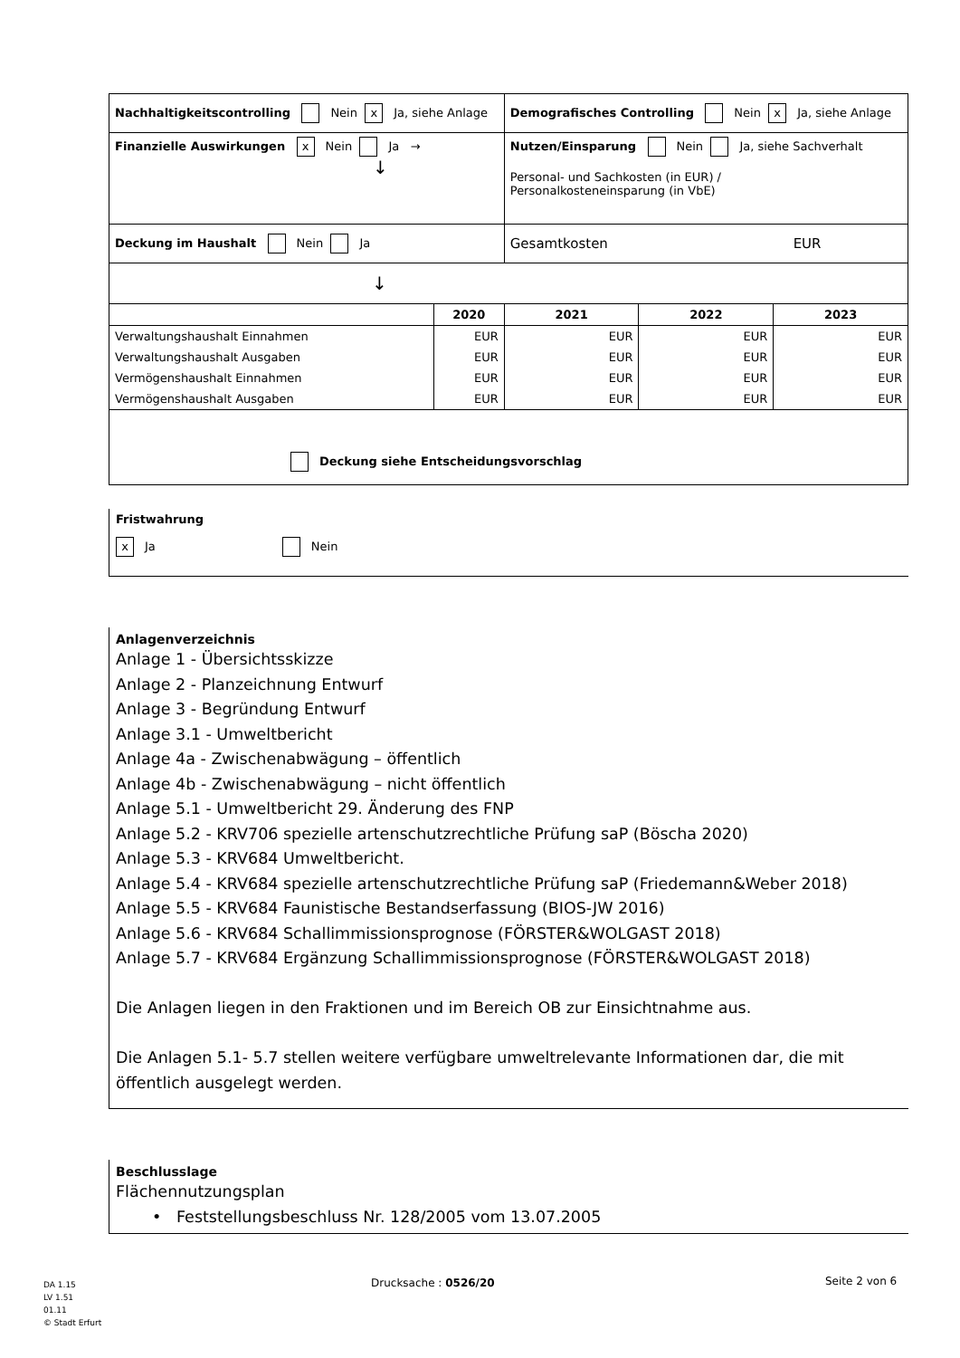| Nachhaltigkeitscontrolling Nein x Ja, siehe Anlage | | Demografisches Controlling Nein x Ja, siehe Anlage | | |
| Finanzielle Auswirkungen x Nein Ja → ↓ | | Nutzen/Einsparung Nein Ja, siehe Sachverhalt Personal- und Sachkosten (in EUR) / Personalkosteneinsparung (in VbE) | | |
| Deckung im Haushalt Nein Ja | | Gesamtkosten EUR | | |
| ↓ | | | | |
| | 2020 | 2021 | 2022 | 2023 |
| Verwaltungshaushalt Einnahmen | EUR | EUR | EUR | EUR |
| Verwaltungshaushalt Ausgaben | EUR | EUR | EUR | EUR |
| Vermögenshaushalt Einnahmen | EUR | EUR | EUR | EUR |
| Vermögenshaushalt Ausgaben | EUR | EUR | EUR | EUR |
| Deckung siehe Entscheidungsvorschlag | | | | |
Fristwahrung
x Ja Nein
Anlagenverzeichnis
Anlage 1 - Übersichtsskizze
Anlage 2 - Planzeichnung Entwurf
Anlage 3 - Begründung Entwurf
Anlage 3.1 - Umweltbericht
Anlage 4a - Zwischenabwägung – öffentlich
Anlage 4b - Zwischenabwägung – nicht öffentlich
Anlage 5.1 - Umweltbericht 29. Änderung des FNP
Anlage 5.2 - KRV706 spezielle artenschutzrechtliche Prüfung saP (Böscha 2020)
Anlage 5.3 - KRV684 Umweltbericht.
Anlage 5.4 - KRV684 spezielle artenschutzrechtliche Prüfung saP (Friedemann&Weber 2018)
Anlage 5.5 - KRV684 Faunistische Bestandserfassung (BIOS-JW 2016)
Anlage 5.6 - KRV684 Schallimmissionsprognose (FÖRSTER&WOLGAST 2018)
Anlage 5.7 - KRV684 Ergänzung Schallimmissionsprognose (FÖRSTER&WOLGAST 2018)
Die Anlagen liegen in den Fraktionen und im Bereich OB zur Einsichtnahme aus.
Die Anlagen 5.1- 5.7 stellen weitere verfügbare umweltrelevante Informationen dar, die mit öffentlich ausgelegt werden.
Beschlusslage
Flächennutzungsplan
• Feststellungsbeschluss Nr. 128/2005 vom 13.07.2005
DA 1.15
LV 1.51
01.11
© Stadt Erfurt
Drucksache : 0526/20 Seite 2 von 6